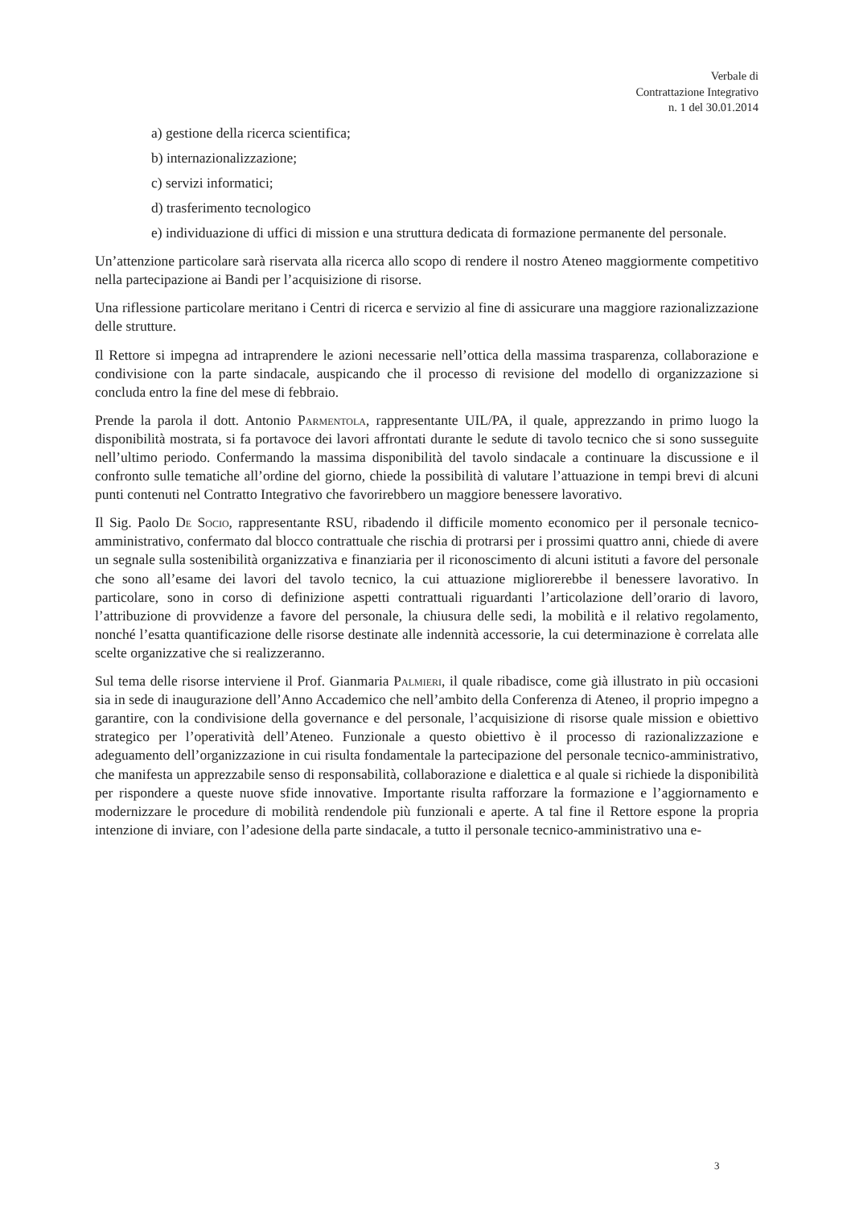Verbale di
Contrattazione Integrativo
n. 1 del 30.01.2014
a) gestione della ricerca scientifica;
b) internazionalizzazione;
c) servizi informatici;
d) trasferimento tecnologico
e) individuazione di uffici di mission e una struttura dedicata di formazione permanente del personale.
Un’attenzione particolare sarà riservata alla ricerca allo scopo di rendere il nostro Ateneo maggiormente competitivo nella partecipazione ai Bandi per l’acquisizione di risorse.
Una riflessione particolare meritano i Centri di ricerca e servizio al fine di assicurare una maggiore razionalizzazione delle strutture.
Il Rettore si impegna ad intraprendere le azioni necessarie nell’ottica della massima trasparenza, collaborazione e condivisione con la parte sindacale, auspicando che il processo di revisione del modello di organizzazione si concluda entro la fine del mese di febbraio.
Prende la parola il dott. Antonio Parmentola, rappresentante UIL/PA, il quale, apprezzando in primo luogo la disponibilità mostrata, si fa portavoce dei lavori affrontati durante le sedute di tavolo tecnico che si sono susseguite nell’ultimo periodo. Confermando la massima disponibilità del tavolo sindacale a continuare la discussione e il confronto sulle tematiche all’ordine del giorno, chiede la possibilità di valutare l’attuazione in tempi brevi di alcuni punti contenuti nel Contratto Integrativo che favorirebbero un maggiore benessere lavorativo.
Il Sig. Paolo De Socio, rappresentante RSU, ribadendo il difficile momento economico per il personale tecnico-amministrativo, confermato dal blocco contrattuale che rischia di protrarsi per i prossimi quattro anni, chiede di avere un segnale sulla sostenibilità organizzativa e finanziaria per il riconoscimento di alcuni istituti a favore del personale che sono all’esame dei lavori del tavolo tecnico, la cui attuazione migliorerebbe il benessere lavorativo. In particolare, sono in corso di definizione aspetti contrattuali riguardanti l’articolazione dell’orario di lavoro, l’attribuzione di provvidenze a favore del personale, la chiusura delle sedi, la mobilità e il relativo regolamento, nonché l’esatta quantificazione delle risorse destinate alle indennità accessorie, la cui determinazione è correlata alle scelte organizzative che si realizzeranno.
Sul tema delle risorse interviene il Prof. Gianmaria Palmieri, il quale ribadisce, come già illustrato in più occasioni sia in sede di inaugurazione dell’Anno Accademico che nell’ambito della Conferenza di Ateneo, il proprio impegno a garantire, con la condivisione della governance e del personale, l’acquisizione di risorse quale mission e obiettivo strategico per l’operatività dell’Ateneo. Funzionale a questo obiettivo è il processo di razionalizzazione e adeguamento dell’organizzazione in cui risulta fondamentale la partecipazione del personale tecnico-amministrativo, che manifesta un apprezzabile senso di responsabilità, collaborazione e dialettica e al quale si richiede la disponibilità per rispondere a queste nuove sfide innovative. Importante risulta rafforzare la formazione e l’aggiornamento e modernizzare le procedure di mobilità rendendole più funzionali e aperte. A tal fine il Rettore espone la propria intenzione di inviare, con l’adesione della parte sindacale, a tutto il personale tecnico-amministrativo una e-
3